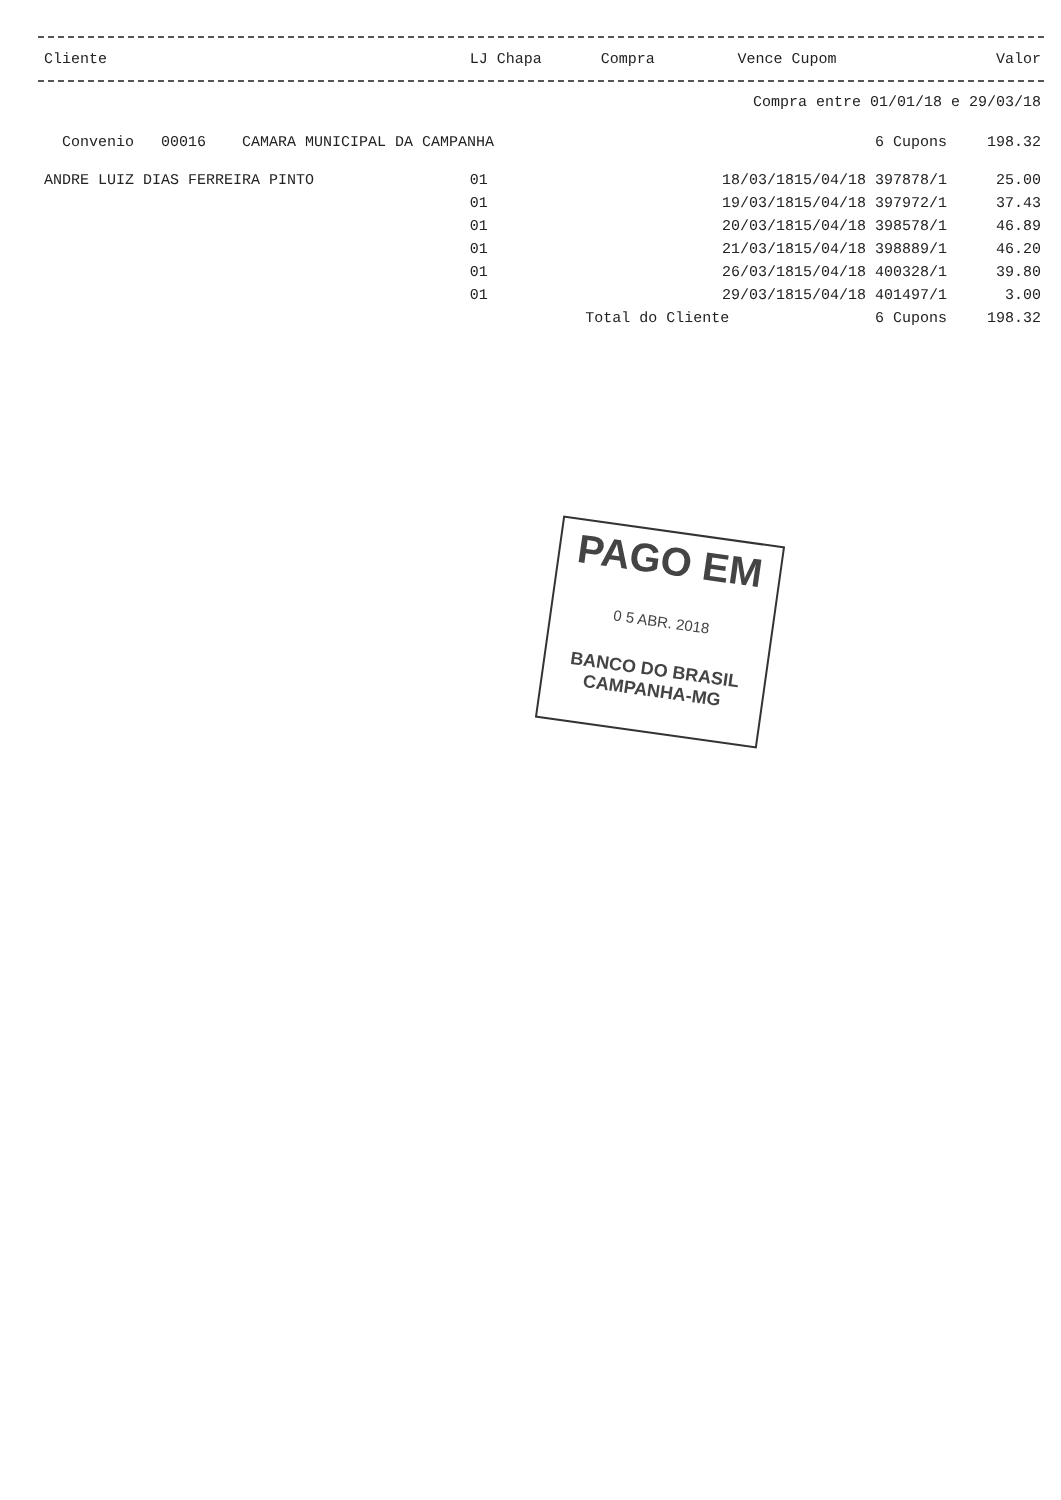| Cliente | LJ Chapa | Compra | Vence Cupom | Valor |
| --- | --- | --- | --- | --- |
| Compra entre 01/01/18 e 29/03/18 | | | | |
| Convenio 00016 CAMARA MUNICIPAL DA CAMPANHA | | | 6 Cupons | 198.32 |
| ANDRE LUIZ DIAS FERREIRA PINTO | 01 | 18/03/1815/04/18 397878/1 | | 25.00 |
| | 01 | 19/03/1815/04/18 397972/1 | | 37.43 |
| | 01 | 20/03/1815/04/18 398578/1 | | 46.89 |
| | 01 | 21/03/1815/04/18 398889/1 | | 46.20 |
| | 01 | 26/03/1815/04/18 400328/1 | | 39.80 |
| | 01 | 29/03/1815/04/18 401497/1 | | 3.00 |
| | Total do Cliente | | 6 Cupons | 198.32 |
PAGO EM
0 5 ABR. 2018
BANCO DO BRASIL
CAMPANHA-MG